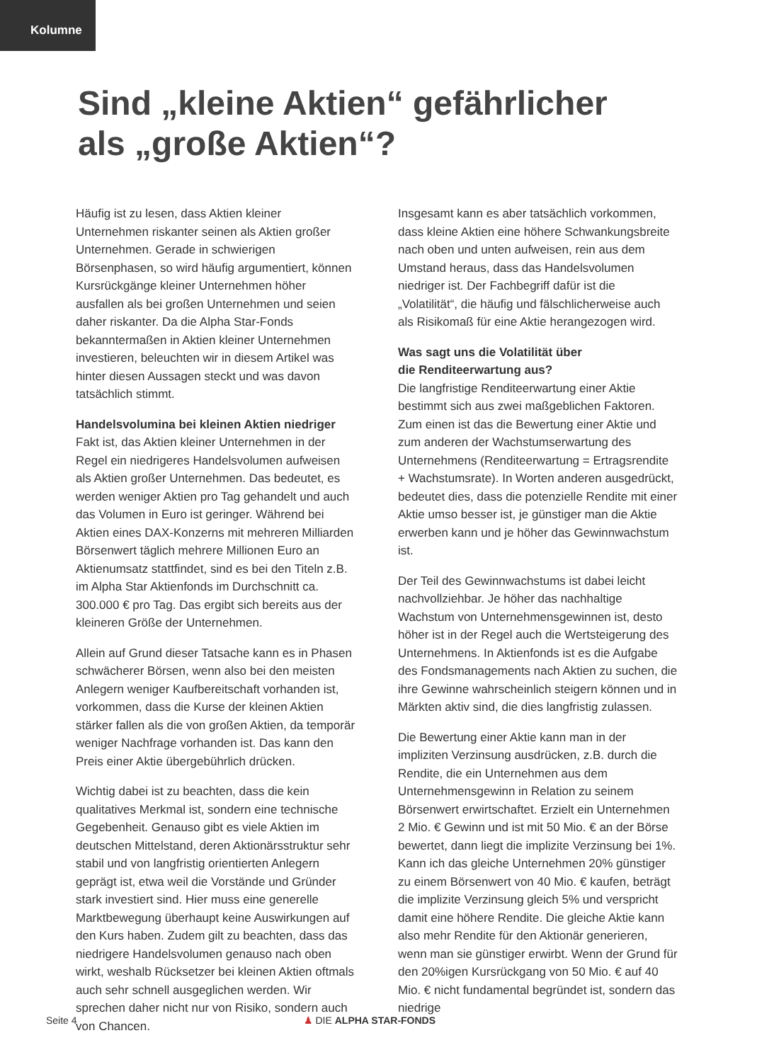Kolumne
Sind „kleine Aktien“ gefährlicher
als „große Aktien“?
Häufig ist zu lesen, dass Aktien kleiner Unternehmen riskanter seinen als Aktien großer Unternehmen. Gerade in schwierigen Börsenphasen, so wird häufig argumentiert, können Kursrückgänge kleiner Unternehmen höher ausfallen als bei großen Unternehmen und seien daher riskanter. Da die Alpha Star-Fonds bekanntermaßen in Aktien kleiner Unternehmen investieren, beleuchten wir in diesem Artikel was hinter diesen Aussagen steckt und was davon tatsächlich stimmt.
Handelsvolumina bei kleinen Aktien niedriger
Fakt ist, das Aktien kleiner Unternehmen in der Regel ein niedrigeres Handelsvolumen aufweisen als Aktien großer Unternehmen. Das bedeutet, es werden weniger Aktien pro Tag gehandelt und auch das Volumen in Euro ist geringer. Während bei Aktien eines DAX-Konzerns mit mehreren Milliarden Börsenwert täglich mehrere Millionen Euro an Aktienumsatz stattfindet, sind es bei den Titeln z.B. im Alpha Star Aktienfonds im Durchschnitt ca. 300.000 € pro Tag. Das ergibt sich bereits aus der kleineren Größe der Unternehmen.
Allein auf Grund dieser Tatsache kann es in Phasen schwächerer Börsen, wenn also bei den meisten Anlegern weniger Kaufbereitschaft vorhanden ist, vorkommen, dass die Kurse der kleinen Aktien stärker fallen als die von großen Aktien, da temporär weniger Nachfrage vorhanden ist. Das kann den Preis einer Aktie übergebührlich drücken.
Wichtig dabei ist zu beachten, dass die kein qualitatives Merkmal ist, sondern eine technische Gegebenheit. Genauso gibt es viele Aktien im deutschen Mittelstand, deren Aktionärsstruktur sehr stabil und von langfristig orientierten Anlegern geprägt ist, etwa weil die Vorstände und Gründer stark investiert sind. Hier muss eine generelle Marktbewegung überhaupt keine Auswirkungen auf den Kurs haben. Zudem gilt zu beachten, dass das niedrigere Handelsvolumen genauso nach oben wirkt, weshalb Rücksetzer bei kleinen Aktien oftmals auch sehr schnell ausgeglichen werden. Wir sprechen daher nicht nur von Risiko, sondern auch von Chancen.
Insgesamt kann es aber tatsächlich vorkommen, dass kleine Aktien eine höhere Schwankungsbreite nach oben und unten aufweisen, rein aus dem Umstand heraus, dass das Handelsvolumen niedriger ist. Der Fachbegriff dafür ist die „Volatilität“, die häufig und fälschlicherweise auch als Risikomaß für eine Aktie herangezogen wird.
Was sagt uns die Volatilität über
die Renditeerwartung aus?
Die langfristige Renditeerwartung einer Aktie bestimmt sich aus zwei maßgeblichen Faktoren. Zum einen ist das die Bewertung einer Aktie und zum anderen der Wachstumserwartung des Unternehmens (Renditeerwartung = Ertragsrendite + Wachstumsrate). In Worten anderen ausgedrückt, bedeutet dies, dass die potenzielle Rendite mit einer Aktie umso besser ist, je günstiger man die Aktie erwerben kann und je höher das Gewinnwachstum ist.
Der Teil des Gewinnwachstums ist dabei leicht nachvollziehbar. Je höher das nachhaltige Wachstum von Unternehmensgewinnen ist, desto höher ist in der Regel auch die Wertsteigerung des Unternehmens. In Aktienfonds ist es die Aufgabe des Fondsmanagements nach Aktien zu suchen, die ihre Gewinne wahrscheinlich steigern können und in Märkten aktiv sind, die dies langfristig zulassen.
Die Bewertung einer Aktie kann man in der impliziten Verzinsung ausdrücken, z.B. durch die Rendite, die ein Unternehmen aus dem Unternehmensgewinn in Relation zu seinem Börsenwert erwirtschaftet. Erzielt ein Unternehmen 2 Mio. € Gewinn und ist mit 50 Mio. € an der Börse bewertet, dann liegt die implizite Verzinsung bei 1%. Kann ich das gleiche Unternehmen 20% günstiger zu einem Börsenwert von 40 Mio. € kaufen, beträgt die implizite Verzinsung gleich 5% und verspricht damit eine höhere Rendite. Die gleiche Aktie kann also mehr Rendite für den Aktionär generieren, wenn man sie günstiger erwirbt. Wenn der Grund für den 20%igen Kursrückgang von 50 Mio. € auf 40 Mio. € nicht fundamental begründet ist, sondern das niedrige
Seite 4 ♟ DIE ALPHA STAR-FONDS